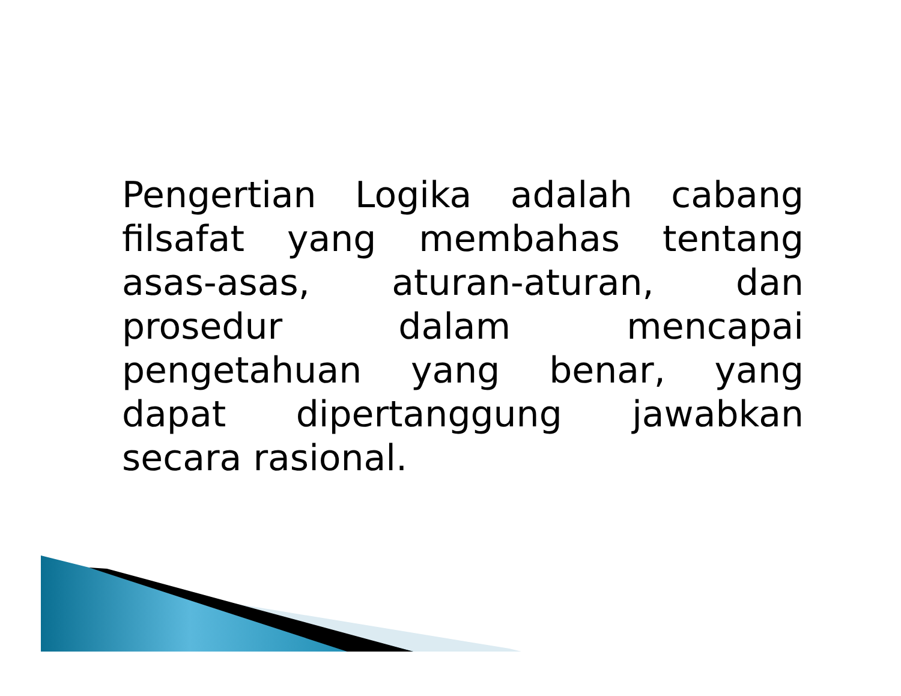Pengertian Logika adalah cabang filsafat yang membahas tentang asas-asas, aturan-aturan, dan prosedur dalam mencapai pengetahuan yang benar, yang dapat dipertanggung jawabkan secara rasional.